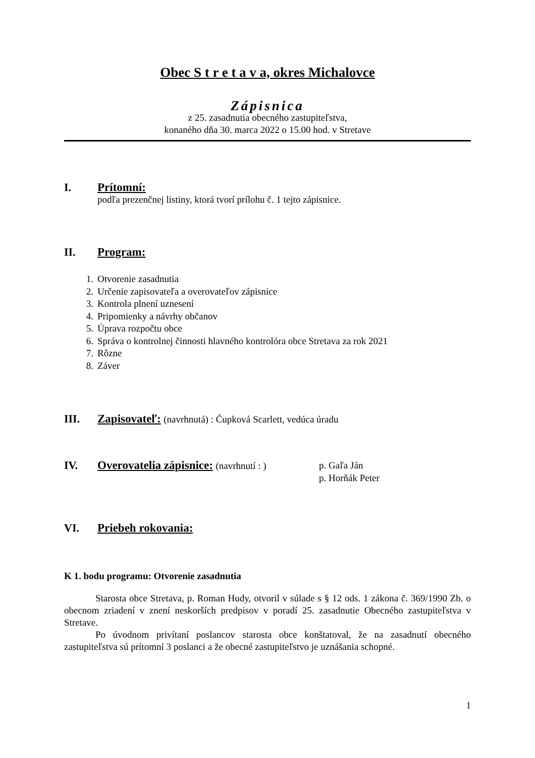Obec S t r e t a v a, okres Michalovce
Zápisnica
z 25. zasadnutia obecného zastupiteľstva,
konaného dňa 30. marca 2022 o 15.00 hod. v Stretave
I. Prítomní:
podľa prezenčnej listiny, ktorá tvorí prílohu č. 1 tejto zápisnice.
II. Program:
1. Otvorenie zasadnutia
2. Určenie zapisovateľa a overovateľov zápisnice
3. Kontrola plnení uznesení
4. Pripomienky a návrhy občanov
5. Úprava rozpočtu obce
6. Správa o kontrolnej činnosti hlavného kontrolóra obce Stretava za rok 2021
7. Rôzne
8. Záver
III. Zapisovateľ: (navrhnutá) : Čupková Scarlett, vedúca úradu
IV. Overovatelia zápisnice: (navrhnutí : ) p. Gaľa Ján
p. Horňák Peter
VI. Priebeh rokovania:
K 1. bodu programu: Otvorenie zasadnutia
Starosta obce Stretava, p. Roman Hudy, otvoril v súlade s § 12 ods. 1 zákona č. 369/1990 Zb. o obecnom zriadení v znení neskorších predpisov v poradí 25. zasadnutie Obecného zastupiteľstva v Stretave.
Po úvodnom privítaní poslancov starosta obce konštatoval, že na zasadnutí obecného zastupiteľstva sú prítomní 3 poslanci a že obecné zastupiteľstvo je uznášania schopné.
1